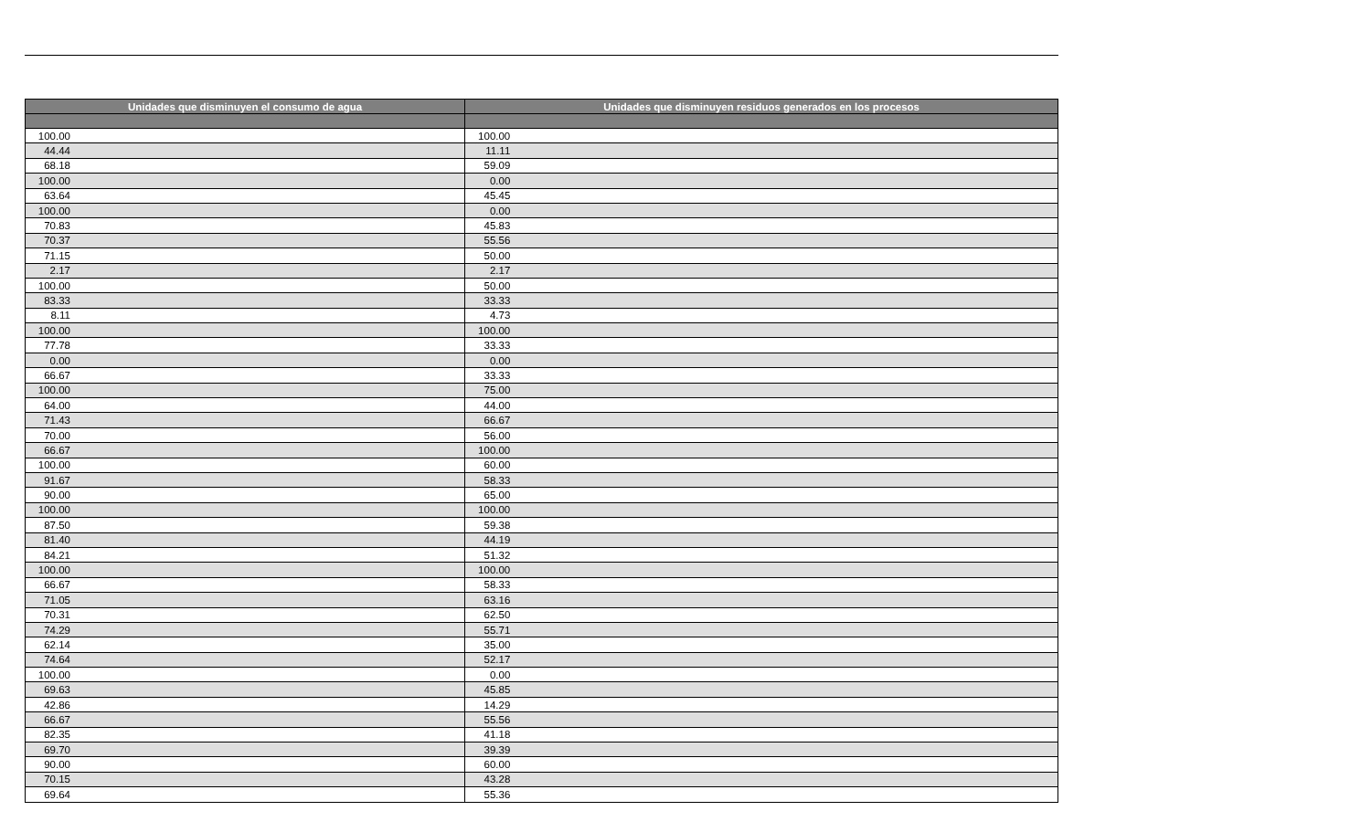| Unidades que disminuyen el consumo de agua | Unidades que disminuyen residuos generados en los procesos |
| --- | --- |
| 100.00 | 100.00 |
| 44.44 | 11.11 |
| 68.18 | 59.09 |
| 100.00 | 0.00 |
| 63.64 | 45.45 |
| 100.00 | 0.00 |
| 70.83 | 45.83 |
| 70.37 | 55.56 |
| 71.15 | 50.00 |
| 2.17 | 2.17 |
| 100.00 | 50.00 |
| 83.33 | 33.33 |
| 8.11 | 4.73 |
| 100.00 | 100.00 |
| 77.78 | 33.33 |
| 0.00 | 0.00 |
| 66.67 | 33.33 |
| 100.00 | 75.00 |
| 64.00 | 44.00 |
| 71.43 | 66.67 |
| 70.00 | 56.00 |
| 66.67 | 100.00 |
| 100.00 | 60.00 |
| 91.67 | 58.33 |
| 90.00 | 65.00 |
| 100.00 | 100.00 |
| 87.50 | 59.38 |
| 81.40 | 44.19 |
| 84.21 | 51.32 |
| 100.00 | 100.00 |
| 66.67 | 58.33 |
| 71.05 | 63.16 |
| 70.31 | 62.50 |
| 74.29 | 55.71 |
| 62.14 | 35.00 |
| 74.64 | 52.17 |
| 100.00 | 0.00 |
| 69.63 | 45.85 |
| 42.86 | 14.29 |
| 66.67 | 55.56 |
| 82.35 | 41.18 |
| 69.70 | 39.39 |
| 90.00 | 60.00 |
| 70.15 | 43.28 |
| 69.64 | 55.36 |